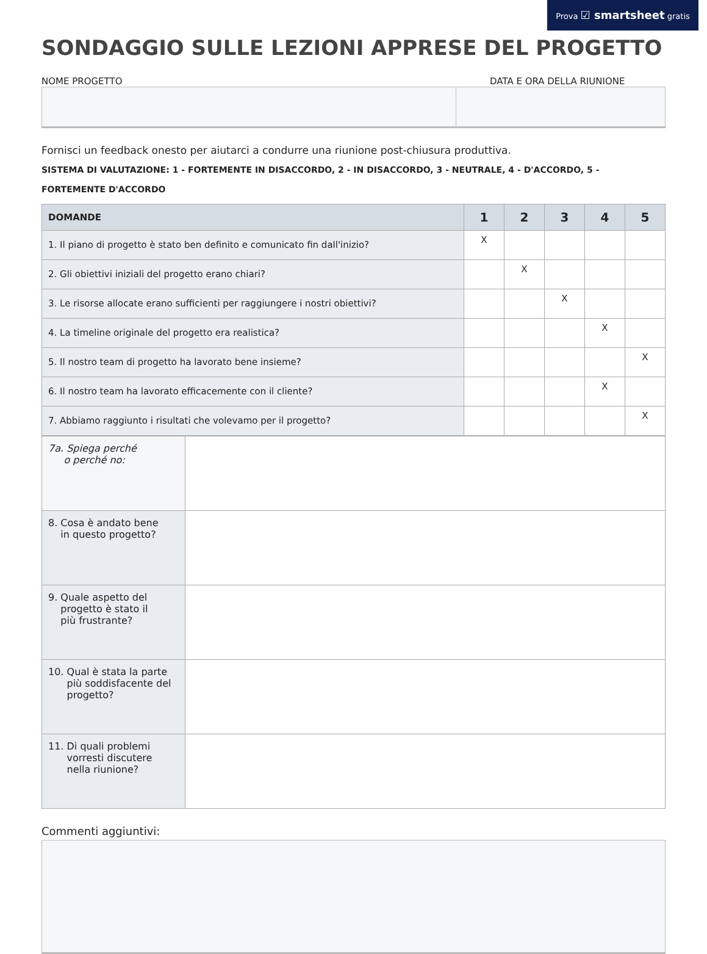Prova ☑ smartsheet gratis
SONDAGGIO SULLE LEZIONI APPRESE DEL PROGETTO
NOME PROGETTO DATA E ORA DELLA RIUNIONE
Fornisci un feedback onesto per aiutarci a condurre una riunione post-chiusura produttiva.
SISTEMA DI VALUTAZIONE: 1 - FORTEMENTE IN DISACCORDO, 2 - IN DISACCORDO, 3 - NEUTRALE, 4 - D'ACCORDO, 5 - FORTEMENTE D'ACCORDO
| DOMANDE | 1 | 2 | 3 | 4 | 5 |
| --- | --- | --- | --- | --- | --- |
| 1. Il piano di progetto è stato ben definito e comunicato fin dall'inizio? | X | | | | |
| 2. Gli obiettivi iniziali del progetto erano chiari? | | X | | | |
| 3. Le risorse allocate erano sufficienti per raggiungere i nostri obiettivi? | | | X | | |
| 4. La timeline originale del progetto era realistica? | | | | X | |
| 5. Il nostro team di progetto ha lavorato bene insieme? | | | | | X |
| 6. Il nostro team ha lavorato efficacemente con il cliente? | | | | X | |
| 7. Abbiamo raggiunto i risultati che volevamo per il progetto? | | | | | X |
| 7a. Spiega perché o perché no: | |
| 8. Cosa è andato bene in questo progetto? | |
| 9. Quale aspetto del progetto è stato il più frustrante? | |
| 10. Qual è stata la parte più soddisfacente del progetto? | |
| 11. Di quali problemi vorresti discutere nella riunione? | |
Commenti aggiuntivi: